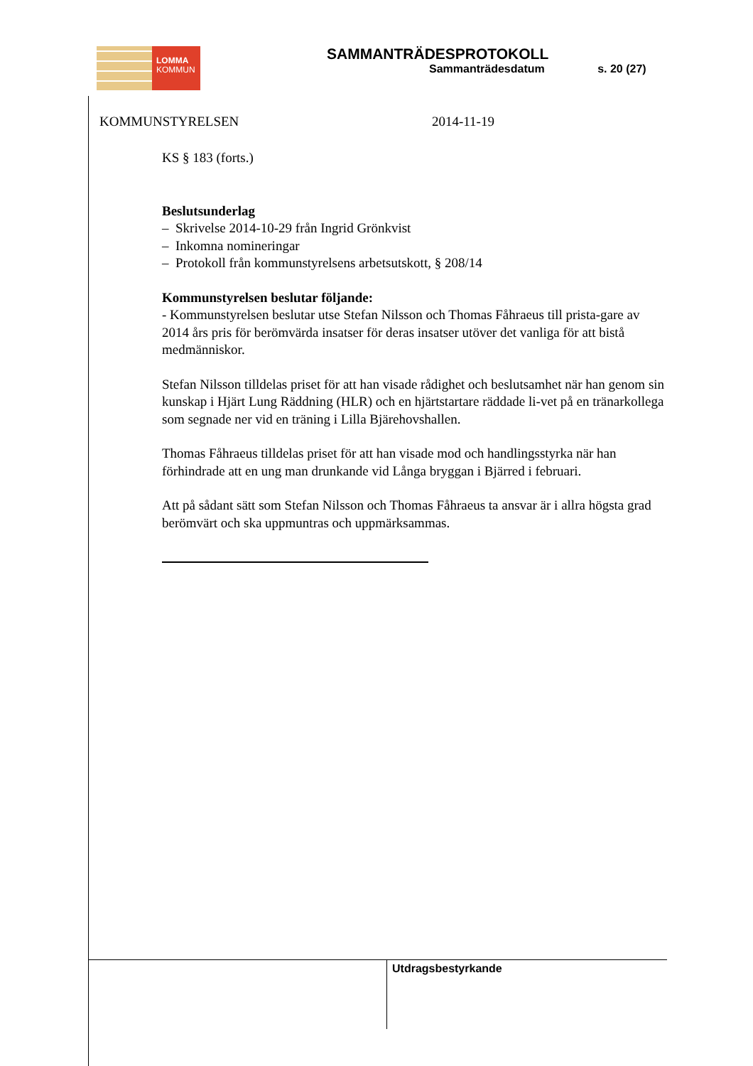LOMMA
KOMMUN
SAMMANTRÄDESPROTOKOLL
Sammanträdesdatum s. 20 (27)
KOMMUNSTYRELSEN 2014-11-19
KS § 183 (forts.)
Beslutsunderlag
– Skrivelse 2014-10-29 från Ingrid Grönkvist
– Inkomna nomineringar
– Protokoll från kommunstyrelsens arbetsutskott, § 208/14
Kommunstyrelsen beslutar följande:
- Kommunstyrelsen beslutar utse Stefan Nilsson och Thomas Fåhraeus till prista-gare av 2014 års pris för berömvärda insatser för deras insatser utöver det vanliga för att bistå medmänniskor.
Stefan Nilsson tilldelas priset för att han visade rådighet och beslutsamhet när han genom sin kunskap i Hjärt Lung Räddning (HLR) och en hjärtstartare räddade li-vet på en tränarkollega som segnade ner vid en träning i Lilla Bjärehovshallen.
Thomas Fåhraeus tilldelas priset för att han visade mod och handlingsstyrka när han förhindrade att en ung man drunkande vid Långa bryggan i Bjärred i februari.
Att på sådant sätt som Stefan Nilsson och Thomas Fåhraeus ta ansvar är i allra högsta grad berömvärt och ska uppmuntras och uppmärksammas.
Utdragsbestyrkande